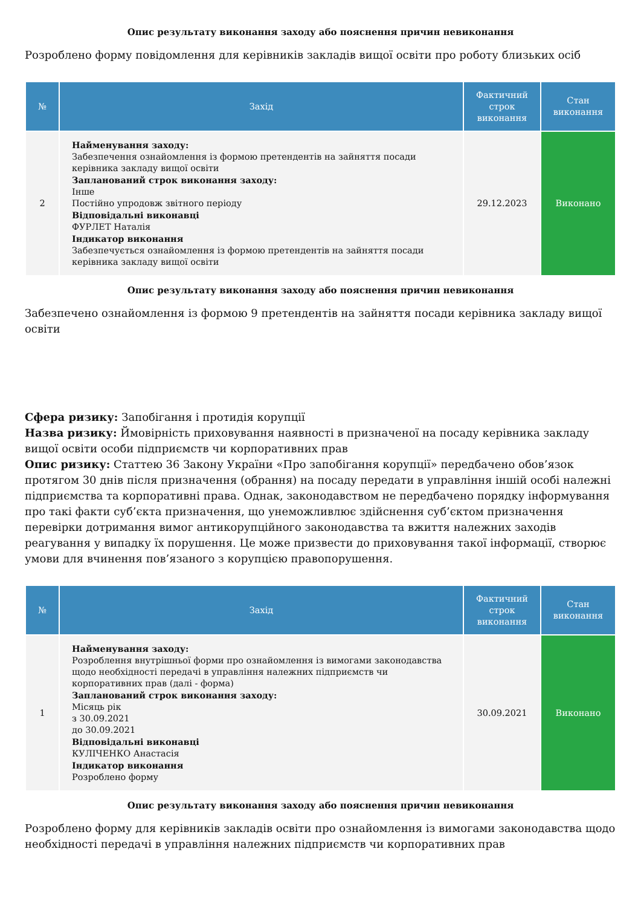Опис результату виконання заходу або пояснення причин невиконання
Розроблено форму повідомлення для керівників закладів вищої освіти про роботу близьких осіб
| № | Захід | Фактичний строк виконання | Стан виконання |
| --- | --- | --- | --- |
| 2 | Найменування заходу: Забезпечення ознайомлення із формою претендентів на зайняття посади керівника закладу вищої освіти Запланований строк виконання заходу: Інше Постійно упродовж звітного періоду Відповідальні виконавці ФУРЛЕТ Наталія Індикатор виконання Забезпечується ознайомлення із формою претендентів на зайняття посади керівника закладу вищої освіти | 29.12.2023 | Виконано |
Опис результату виконання заходу або пояснення причин невиконання
Забезпечено ознайомлення із формою 9 претендентів на зайняття посади керівника закладу вищої освіти
Сфера ризику: Запобігання і протидія корупції
Назва ризику: Ймовірність приховування наявності в призначеної на посаду керівника закладу вищої освіти особи підприємств чи корпоративних прав
Опис ризику: Статтею 36 Закону України «Про запобігання корупції» передбачено обов’язок протягом 30 днів після призначення (обрання) на посаду передати в управління іншій особі належні підприємства та корпоративні права. Однак, законодавством не передбачено порядку інформування про такі факти суб’єкта призначення, що унеможливлює здійснення суб’єктом призначення перевірки дотримання вимог антикорупційного законодавства та вжиття належних заходів реагування у випадку їх порушення. Це може призвести до приховування такої інформації, створює умови для вчинення пов’язаного з корупцією правопорушення.
| № | Захід | Фактичний строк виконання | Стан виконання |
| --- | --- | --- | --- |
| 1 | Найменування заходу: Розроблення внутрішньої форми про ознайомлення із вимогами законодавства щодо необхідності передачі в управління належних підприємств чи корпоративних прав (далі - форма) Запланований строк виконання заходу: Місяць рік з 30.09.2021 до 30.09.2021 Відповідальні виконавці КУЛІЧЕНКО Анастасія Індикатор виконання Розроблено форму | 30.09.2021 | Виконано |
Опис результату виконання заходу або пояснення причин невиконання
Розроблено форму для керівників закладів освіти про ознайомлення із вимогами законодавства щодо необхідності передачі в управління належних підприємств чи корпоративних прав